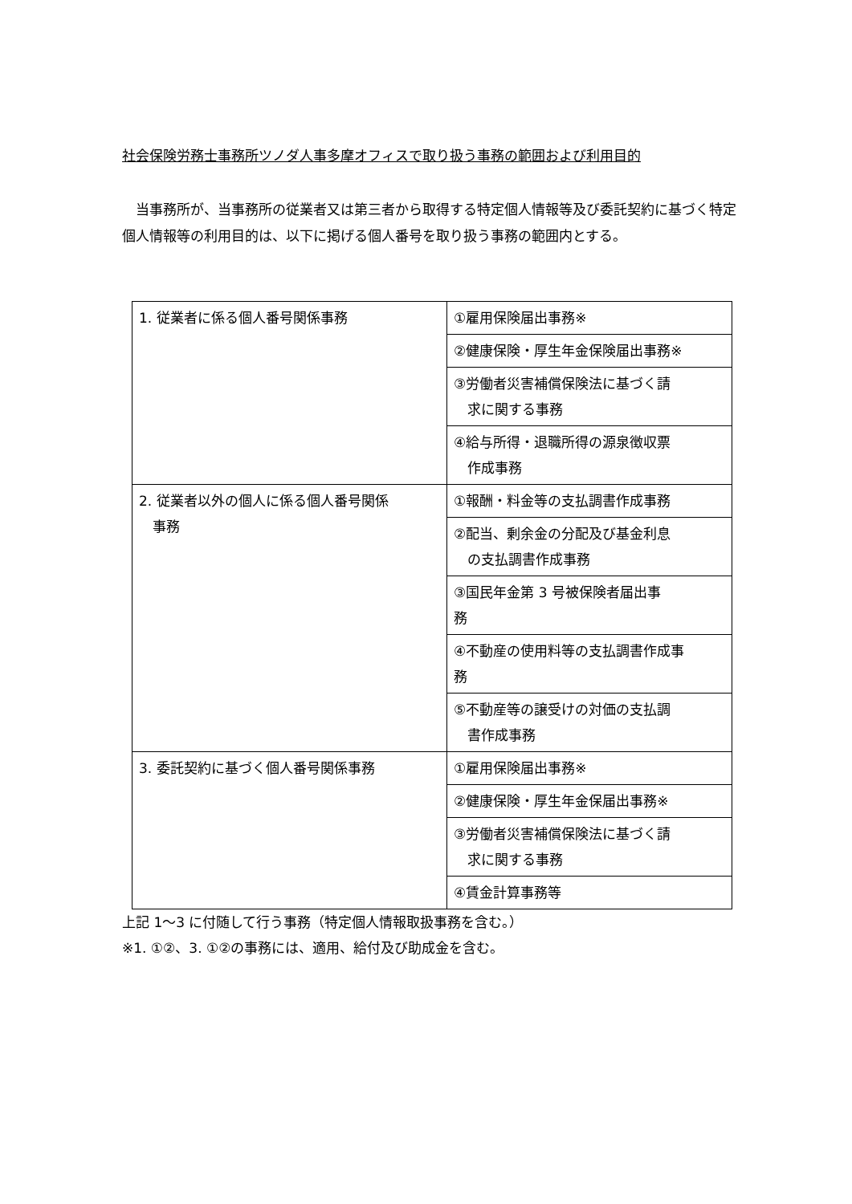社会保険労務士事務所ツノダ人事多摩オフィスで取り扱う事務の範囲および利用目的
当事務所が、当事務所の従業者又は第三者から取得する特定個人情報等及び委託契約に基づく特定個人情報等の利用目的は、以下に掲げる個人番号を取り扱う事務の範囲内とする。
| 1. 従業者に係る個人番号関係事務 | ①雇用保険届出事務※ |
| | ②健康保険・厚生年金保険届出事務※ |
| | ③労働者災害補償保険法に基づく請 求に関する事務 |
| | ④給与所得・退職所得の源泉徴収票 作成事務 |
| 2. 従業者以外の個人に係る個人番号関係 事務 | ①報酬・料金等の支払調書作成事務 |
| | ②配当、剰余金の分配及び基金利息 の支払調書作成事務 |
| | ③国民年金第 3 号被保険者届出事 務 |
| | ④不動産の使用料等の支払調書作成事 務 |
| | ⑤不動産等の譲受けの対価の支払調 書作成事務 |
| 3. 委託契約に基づく個人番号関係事務 | ①雇用保険届出事務※ |
| | ②健康保険・厚生年金保届出事務※ |
| | ③労働者災害補償保険法に基づく請 求に関する事務 |
| | ④賃金計算事務等 |
上記 1〜3 に付随して行う事務（特定個人情報取扱事務を含む。）
※1. ①②、3. ①②の事務には、適用、給付及び助成金を含む。